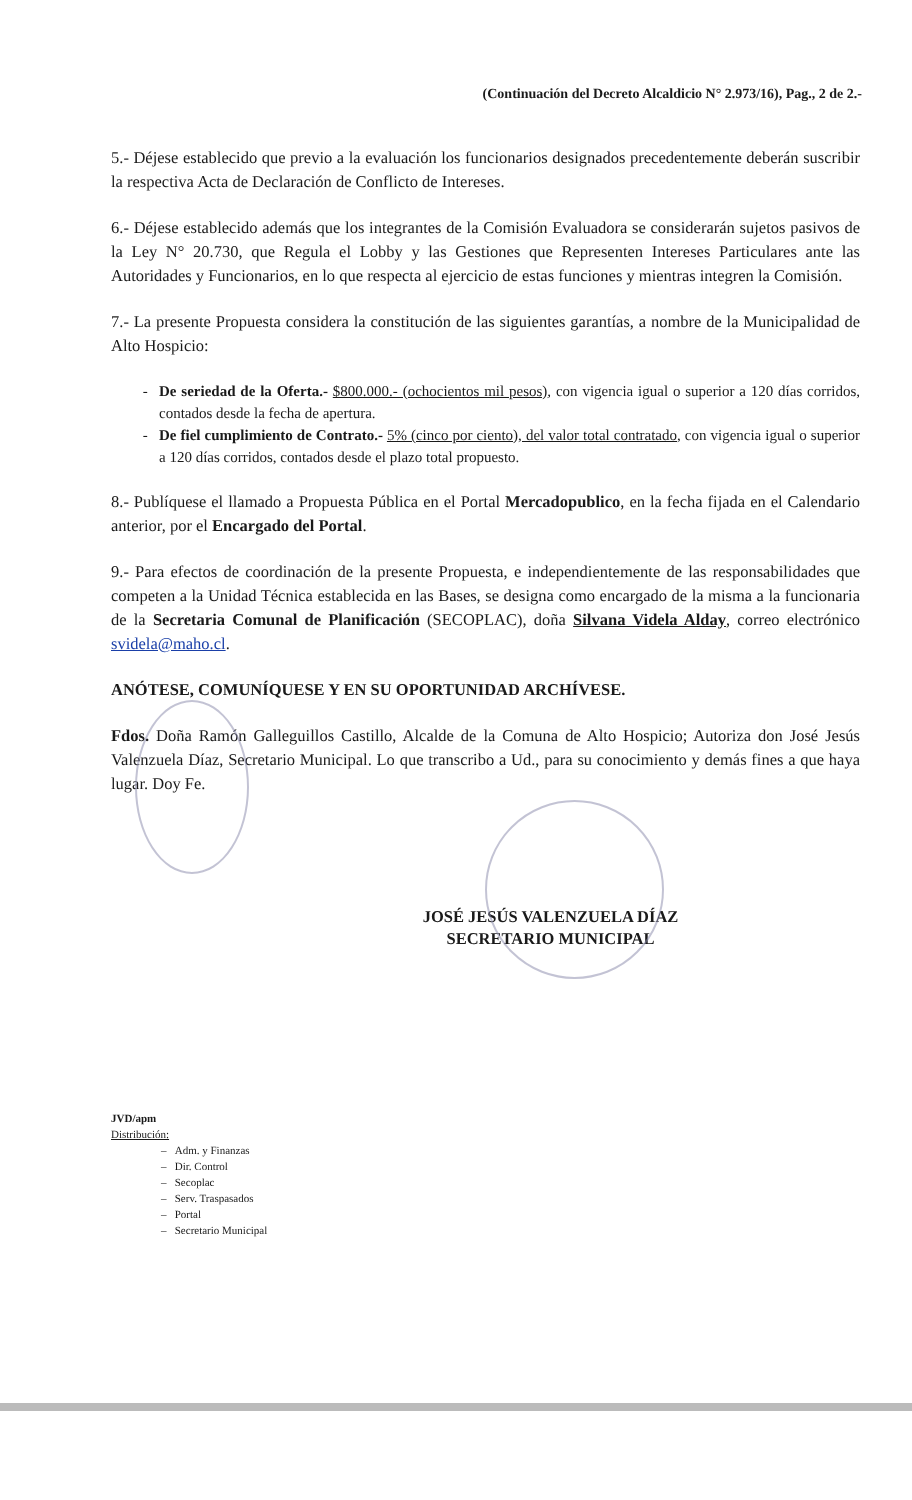(Continuación del Decreto Alcaldicio N° 2.973/16), Pag., 2 de 2.-
5.- Déjese establecido que previo a la evaluación los funcionarios designados precedentemente deberán suscribir la respectiva Acta de Declaración de Conflicto de Intereses.
6.- Déjese establecido además que los integrantes de la Comisión Evaluadora se considerarán sujetos pasivos de la Ley N° 20.730, que Regula el Lobby y las Gestiones que Representen Intereses Particulares ante las Autoridades y Funcionarios, en lo que respecta al ejercicio de estas funciones y mientras integren la Comisión.
7.- La presente Propuesta considera la constitución de las siguientes garantías, a nombre de la Municipalidad de Alto Hospicio:
De seriedad de la Oferta.- $800.000.- (ochocientos mil pesos), con vigencia igual o superior a 120 días corridos, contados desde la fecha de apertura.
De fiel cumplimiento de Contrato.- 5% (cinco por ciento), del valor total contratado, con vigencia igual o superior a 120 días corridos, contados desde el plazo total propuesto.
8.- Publíquese el llamado a Propuesta Pública en el Portal Mercadopublico, en la fecha fijada en el Calendario anterior, por el Encargado del Portal.
9.- Para efectos de coordinación de la presente Propuesta, e independientemente de las responsabilidades que competen a la Unidad Técnica establecida en las Bases, se designa como encargado de la misma a la funcionaria de la Secretaria Comunal de Planificación (SECOPLAC), doña Silvana Videla Alday, correo electrónico svidela@maho.cl.
ANÓTESE, COMUNÍQUESE Y EN SU OPORTUNIDAD ARCHÍVESE.
Fdos. Doña Ramón Galleguillos Castillo, Alcalde de la Comuna de Alto Hospicio; Autoriza don José Jesús Valenzuela Díaz, Secretario Municipal. Lo que transcribo a Ud., para su conocimiento y demás fines a que haya lugar. Doy Fe.
JOSÉ JESÚS VALENZUELA DÍAZ
SECRETARIO MUNICIPAL
JVD/apm
Distribución:
– Adm. y Finanzas
– Dir. Control
– Secoplac
– Serv. Traspasados
– Portal
– Secretario Municipal